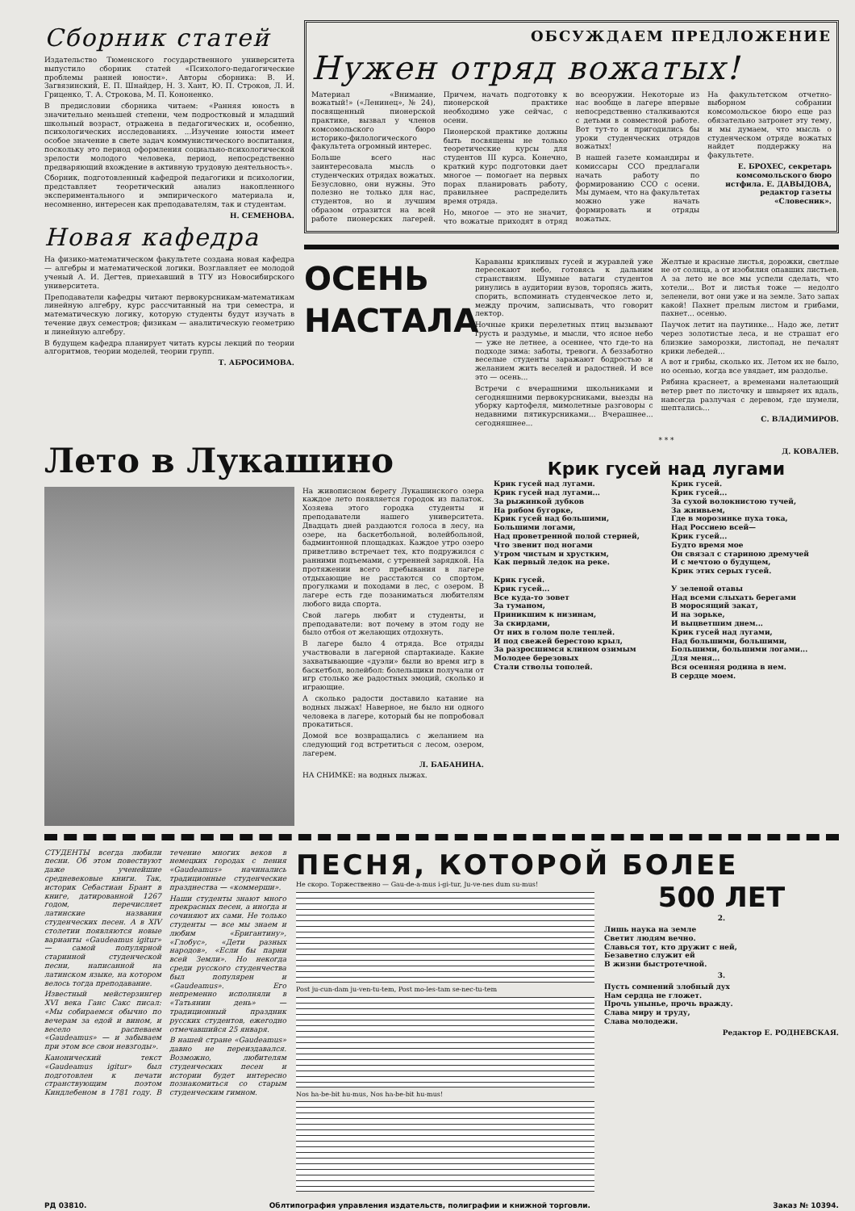Сборник статей
Издательство Тюменского государственного университета выпустило сборник статей «Психолого-педагогические проблемы ранней юности». Авторы сборника: В. И. Загвязинский, Е. П. Шнайдер, Н. З. Хант, Ю. П. Строков, Л. И. Гриценко, Т. А. Строкова, М. П. Кононенко.
В предисловии сборника читаем: «Ранняя юность в значительно меньшей степени, чем подростковый и младший школьный возраст, отражена в педагогических и, особенно, психологических исследованиях. ...Изучение юности имеет особое значение в свете задач коммунистического воспитания, поскольку это период оформления социально-психологической зрелости молодого человека, период, непосредственно предваряющий вхождение в активную трудовую деятельность».
Сборник, подготовленный кафедрой педагогики и психологии, представляет теоретический анализ накопленного экспериментального и эмпирического материала и, несомненно, интересен как преподавателям, так и студентам.
Н. СЕМЕНОВА.
Новая кафедра
На физико-математическом факультете создана новая кафедра — алгебры и математической логики. Возглавляет ее молодой ученый А. И. Дегтев, приехавший в ТГУ из Новосибирского университета.
Преподаватели кафедры читают первокурсникам-математикам линейную алгебру, курс рассчитанный на три семестра, и математическую логику, которую студенты будут изучать в течение двух семестров; физикам — аналитическую геометрию и линейную алгебру.
В будущем кафедра планирует читать курсы лекций по теории алгоритмов, теории моделей, теории групп.
Т. АБРОСИМОВА.
ОБСУЖДАЕМ ПРЕДЛОЖЕНИЕ
Нужен отряд вожатых!
Материал «Внимание, вожатый!» («Ленинец», № 24), посвященный пионерской практике, вызвал у членов комсомольского бюро историко-филологического факультета огромный интерес.
Больше всего нас заинтересовала мысль о студенческих отрядах вожатых. Безусловно, они нужны. Это полезно не только для нас, студентов, но и лучшим образом отразится на всей работе пионерских лагерей. Причем, начать подготовку к пионерской практике необходимо уже сейчас, с осени.
Пионерской практике должны быть посвящены не только теоретические курсы для студентов III курса. Конечно, краткий курс подготовки дает многое — помогает на первых порах планировать работу, правильнее распределить время отряда.
Но, многое — это не значит, что вожатые приходят в отряд во всеоружии. Некоторые из нас вообще в лагере впервые непосредственно сталкиваются с детьми в совместной работе. Вот тут-то и пригодились бы уроки студенческих отрядов вожатых!
В нашей газете командиры и комиссары ССО предлагали начать работу по формированию ССО с осени. Мы думаем, что на факультетах можно уже начать формировать и отряды вожатых.
На факультетском отчетно-выборном собрании комсомольское бюро еще раз обязательно затронет эту тему, и мы думаем, что мысль о студенческом отряде вожатых найдет поддержку на факультете.
Е. БРОХЕС, секретарь комсомольского бюро истфила. Е. ДАВЫДОВА, редактор газеты «Словесник».
ОСЕНЬ
НАСТАЛА
Караваны крикливых гусей и журавлей уже пересекают небо, готовясь к дальним странствиям. Шумные ватаги студентов ринулись в аудитории вузов, торопясь жить, спорить, вспоминать студенческое лето и, между прочим, записывать, что говорит лектор.
Ночные крики перелетных птиц вызывают грусть и раздумье, и мысли, что ясное небо — уже не летнее, а осеннее, что где-то на подходе зима: заботы, тревоги. А беззаботно веселые студенты заражают бодростью и желанием жить веселей и радостней. И все это — осень...
Встречи с вчерашними школьниками и сегодняшними первокурсниками, выезды на уборку картофеля, мимолетные разговоры с недавними пятикурсниками... Вчерашнее... сегодняшнее...
Желтые и красные листья, дорожки, светлые не от солнца, а от изобилия опавших листьев. А за лето не все мы успели сделать, что хотели... Вот и листья тоже — недолго зеленели, вот они уже и на земле. Зато запах какой! Пахнет прелым листом и грибами, пахнет... осенью.
Паучок летит на паутинке... Надо же, летит через золотистые леса, и не страшат его близкие заморозки, листопад, не печалят крики лебедей...
А вот и грибы, сколько их. Летом их не было, но осенью, когда все увядает, им раздолье.
Рябина краснеет, а временами налетающий ветер рвет по листочку и швыряет их вдаль, навсегда разлучая с деревом, где шумели, шептались...
С. ВЛАДИМИРОВ.
Лето в Лукашино
На живописном берегу Лукашинского озера каждое лето появляется городок из палаток. Хозяева этого городка студенты и преподаватели нашего университета. Двадцать дней раздаются голоса в лесу, на озере, на баскетбольной, волейбольной, бадминтонной площадках. Каждое утро озеро приветливо встречает тех, кто подружился с ранними подъемами, с утренней зарядкой. На протяжении всего пребывания в лагере отдыхающие не расстаются со спортом, прогулками и походами в лес, с озером. В лагере есть где позаниматься любителям любого вида спорта.
Свой лагерь любят и студенты, и преподаватели: вот почему в этом году не было отбоя от желающих отдохнуть.
В лагере было 4 отряда. Все отряды участвовали в лагерной спартакиаде. Какие захватывающие «дуэли» были во время игр в баскетбол, волейбол: болельщики получали от игр столько же радостных эмоций, сколько и играющие.
А сколько радости доставило катание на водных лыжах! Наверное, не было ни одного человека в лагере, который бы не попробовал прокатиться.
Домой все возвращались с желанием на следующий год встретиться с лесом, озером, лагерем.
Л. БАБАНИНА.
НА СНИМКЕ: на водных лыжах.
* * *
Д. КОВАЛЕВ.
Крик гусей над лугами
Крик гусей над лугами.
Крик гусей над лугами...
За рыжинкой дубков
На рябом бугорке,
Крик гусей над большими,
Большими логами,
Над проветренной полой стерней,
Что звенит под ногами
Утром чистым и хрустким,
Как первый ледок на реке.
Крик гусей.
Крик гусей...
Все куда-то зовет
За туманом,
Приникшим к низинам,
За скирдами,
От них в голом поле теплей.
И под свежей берестою крыл,
За разросшимся клином озимым
Молодее березовых
Стали стволы тополей.
Крик гусей.
Крик гусей...
За сухой волокнистою тучей,
За жнивьем,
Где в морозинке пуха тока,
Над Россиею всей—
Крик гусей...
Будто время мое
Он связал с стариною дремучей
И с мечтою о будущем,
Крик этих серых гусей.
У зеленой отавы
Над всеми слыхать берегами
В моросящий закат,
И на зорьке,
И выцветшим днем...
Крик гусей над лугами,
Над большими, большими,
Большими, большими логами...
Для меня...
Вся осенняя родина в нем.
В сердце моем.
СТУДЕНТЫ всегда любили песни. Об этом повествуют даже ученейшие средневековые книги. Так, историк Себастиан Брант в книге, датированной 1267 годом, перечисляет латинские названия студенческих песен. А в XIV столетии появляются новые варианты «Gaudeamus igitur» — самой популярной старинной студенческой песни, написанной на латинском языке, на котором велось тогда преподавание.
Известный мейстерзингер XVI века Ганс Сакс писал: «Мы собираемся обычно по вечерам за едой и вином, и весело распеваем «Gaudeamus» — и забываем при этом все свои невзгоды».
Канонический текст «Gaudeamus igitur» был подготовлен к печати странствующим поэтом Киндлебеном в 1781 году. В течение многих веков в немецких городах с пения «Gaudeamus» начинались традиционные студенческие празднества — «коммерши».
Наши студенты знают много прекрасных песен, а иногда и сочиняют их сами. Не только студенты — все мы знаем и любим «Бригантину», «Глобус», «Дети разных народов», «Если бы парни всей Земли». Но некогда среди русского студенчества был популярен и «Gaudeamus». Его непременно исполняли в «Татьянин день» — традиционный праздник русских студентов, ежегодно отмечавшийся 25 января.
В нашей стране «Gaudeamus» давно не переиздавался. Возможно, любителям студенческих песен и истории будет интересно познакомиться со старым студенческим гимном.
ПЕСНЯ, КОТОРОЙ БОЛЕЕ
Не скоро. Торжественно — Gau-de-a-mus i-gi-tur, Ju-ve-nes dum su-mus!
Post ju-cun-dam ju-ven-tu-tem, Post mo-les-tam se-nec-tu-tem
Nos ha-be-bit hu-mus, Nos ha-be-bit hu-mus!
500 ЛЕТ
2.
Лишь наука на земле
Светит людям вечно.
Славься тот, кто дружит с ней,
Безаветно служит ей
В жизни быстротечной.
3.
Пусть сомнений злобный дух
Нам сердца не гложет.
Прочь унынье, прочь вражду.
Слава миру и труду,
Слава молодежи.
Редактор Е. РОДНЕВСКАЯ.
РД 03810. Облтипография управления издательств, полиграфии и книжной торговли. Заказ № 10394.